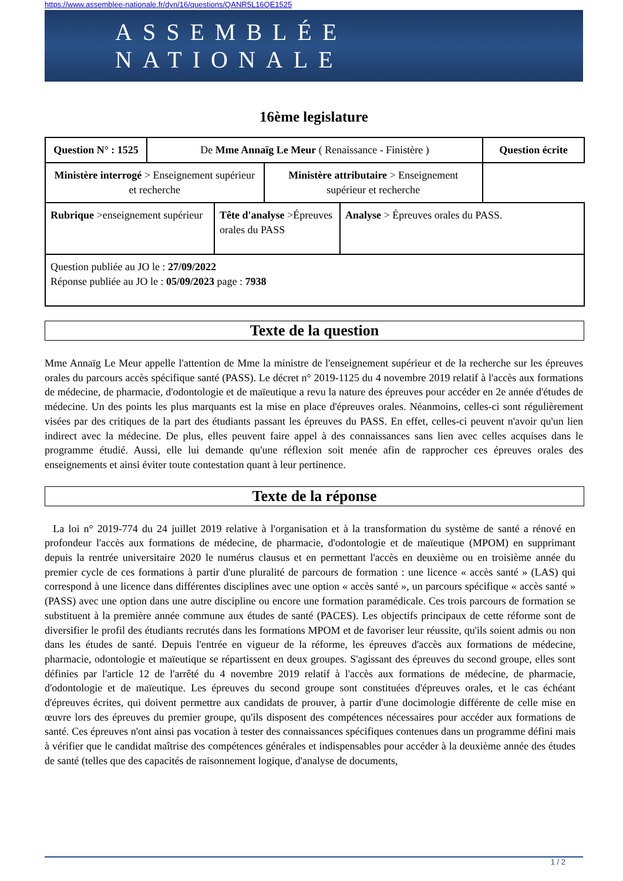https://www.assemblee-nationale.fr/dyn/16/questions/QANR5L16QE1525
ASSEMBLÉE NATIONALE
16ème legislature
| Question N° : 1525 | De Mme Annaïg Le Meur ( Renaissance - Finistère ) | | Question écrite |
| / Ministère interrogé > Enseignement supérieur et recherche / Ministère attributaire > Enseignement supérieur et recherche / | | | |
| / Rubrique >enseignement supérieur / Tête d'analyse >Épreuves orales du PASS / Analyse > Épreuves orales du PASS. / | | | |
| Question publiée au JO le : 27/09/2022 Réponse publiée au JO le : 05/09/2023 page : 7938 | | | |
Texte de la question
Mme Annaïg Le Meur appelle l'attention de Mme la ministre de l'enseignement supérieur et de la recherche sur les épreuves orales du parcours accès spécifique santé (PASS). Le décret n° 2019-1125 du 4 novembre 2019 relatif à l'accès aux formations de médecine, de pharmacie, d'odontologie et de maïeutique a revu la nature des épreuves pour accéder en 2e année d'études de médecine. Un des points les plus marquants est la mise en place d'épreuves orales. Néanmoins, celles-ci sont régulièrement visées par des critiques de la part des étudiants passant les épreuves du PASS. En effet, celles-ci peuvent n'avoir qu'un lien indirect avec la médecine. De plus, elles peuvent faire appel à des connaissances sans lien avec celles acquises dans le programme étudié. Aussi, elle lui demande qu'une réflexion soit menée afin de rapprocher ces épreuves orales des enseignements et ainsi éviter toute contestation quant à leur pertinence.
Texte de la réponse
La loi n° 2019-774 du 24 juillet 2019 relative à l'organisation et à la transformation du système de santé a rénové en profondeur l'accès aux formations de médecine, de pharmacie, d'odontologie et de maïeutique (MPOM) en supprimant depuis la rentrée universitaire 2020 le numérus clausus et en permettant l'accès en deuxième ou en troisième année du premier cycle de ces formations à partir d'une pluralité de parcours de formation : une licence « accès santé » (LAS) qui correspond à une licence dans différentes disciplines avec une option « accès santé », un parcours spécifique « accès santé » (PASS) avec une option dans une autre discipline ou encore une formation paramédicale. Ces trois parcours de formation se substituent à la première année commune aux études de santé (PACES). Les objectifs principaux de cette réforme sont de diversifier le profil des étudiants recrutés dans les formations MPOM et de favoriser leur réussite, qu'ils soient admis ou non dans les études de santé. Depuis l'entrée en vigueur de la réforme, les épreuves d'accès aux formations de médecine, pharmacie, odontologie et maïeutique se répartissent en deux groupes. S'agissant des épreuves du second groupe, elles sont définies par l'article 12 de l'arrêté du 4 novembre 2019 relatif à l'accès aux formations de médecine, de pharmacie, d'odontologie et de maïeutique. Les épreuves du second groupe sont constituées d'épreuves orales, et le cas échéant d'épreuves écrites, qui doivent permettre aux candidats de prouver, à partir d'une docimologie différente de celle mise en œuvre lors des épreuves du premier groupe, qu'ils disposent des compétences nécessaires pour accéder aux formations de santé. Ces épreuves n'ont ainsi pas vocation à tester des connaissances spécifiques contenues dans un programme défini mais à vérifier que le candidat maîtrise des compétences générales et indispensables pour accéder à la deuxième année des études de santé (telles que des capacités de raisonnement logique, d'analyse de documents,
1 / 2